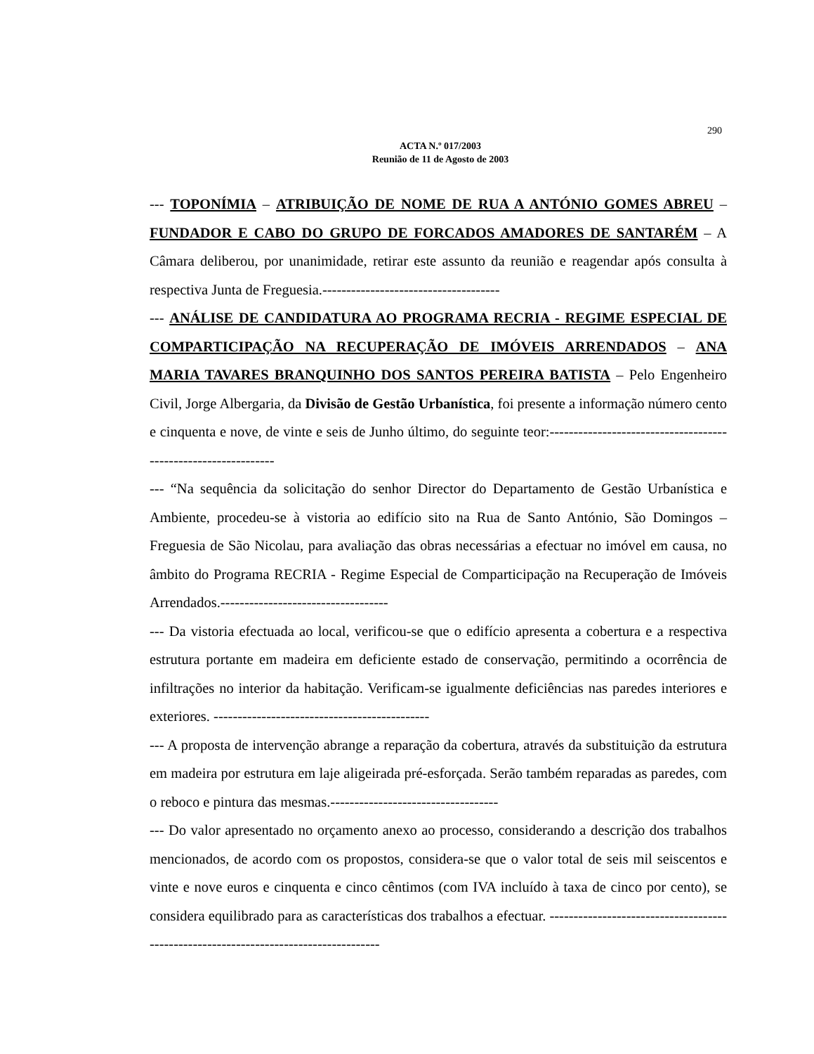290
ACTA N.º 017/2003
Reunião de 11 de Agosto de 2003
--- TOPONÍMIA – ATRIBUIÇÃO DE NOME DE RUA A ANTÓNIO GOMES ABREU – FUNDADOR E CABO DO GRUPO DE FORCADOS AMADORES DE SANTARÉM – A Câmara deliberou, por unanimidade, retirar este assunto da reunião e reagendar após consulta à respectiva Junta de Freguesia.-------------------------------------
--- ANÁLISE DE CANDIDATURA AO PROGRAMA RECRIA - REGIME ESPECIAL DE COMPARTICIPAÇÃO NA RECUPERAÇÃO DE IMÓVEIS ARRENDADOS – ANA MARIA TAVARES BRANQUINHO DOS SANTOS PEREIRA BATISTA – Pelo Engenheiro Civil, Jorge Albergaria, da Divisão de Gestão Urbanística, foi presente a informação número cento e cinquenta e nove, de vinte e seis de Junho último, do seguinte teor:---------------------------------------------------------------
--- “Na sequência da solicitação do senhor Director do Departamento de Gestão Urbanística e Ambiente, procedeu-se à vistoria ao edifício sito na Rua de Santo António, São Domingos – Freguesia de São Nicolau, para avaliação das obras necessárias a efectuar no imóvel em causa, no âmbito do Programa RECRIA - Regime Especial de Comparticipação na Recuperação de Imóveis Arrendados.-----------------------------------
--- Da vistoria efectuada ao local, verificou-se que o edifício apresenta a cobertura e a respectiva estrutura portante em madeira em deficiente estado de conservação, permitindo a ocorrência de infiltrações no interior da habitação. Verificam-se igualmente deficiências nas paredes interiores e exteriores. ---------------------------------------------
--- A proposta de intervenção abrange a reparação da cobertura, através da substituição da estrutura em madeira por estrutura em laje aligeirada pré-esforçada. Serão também reparadas as paredes, com o reboco e pintura das mesmas.-----------------------------------
--- Do valor apresentado no orçamento anexo ao processo, considerando a descrição dos trabalhos mencionados, de acordo com os propostos, considera-se que o valor total de seis mil seiscentos e vinte e nove euros e cinquenta e cinco cêntimos (com IVA incluído à taxa de cinco por cento), se considera equilibrado para as características dos trabalhos a efectuar. -------------------------------------------------------------------------------------